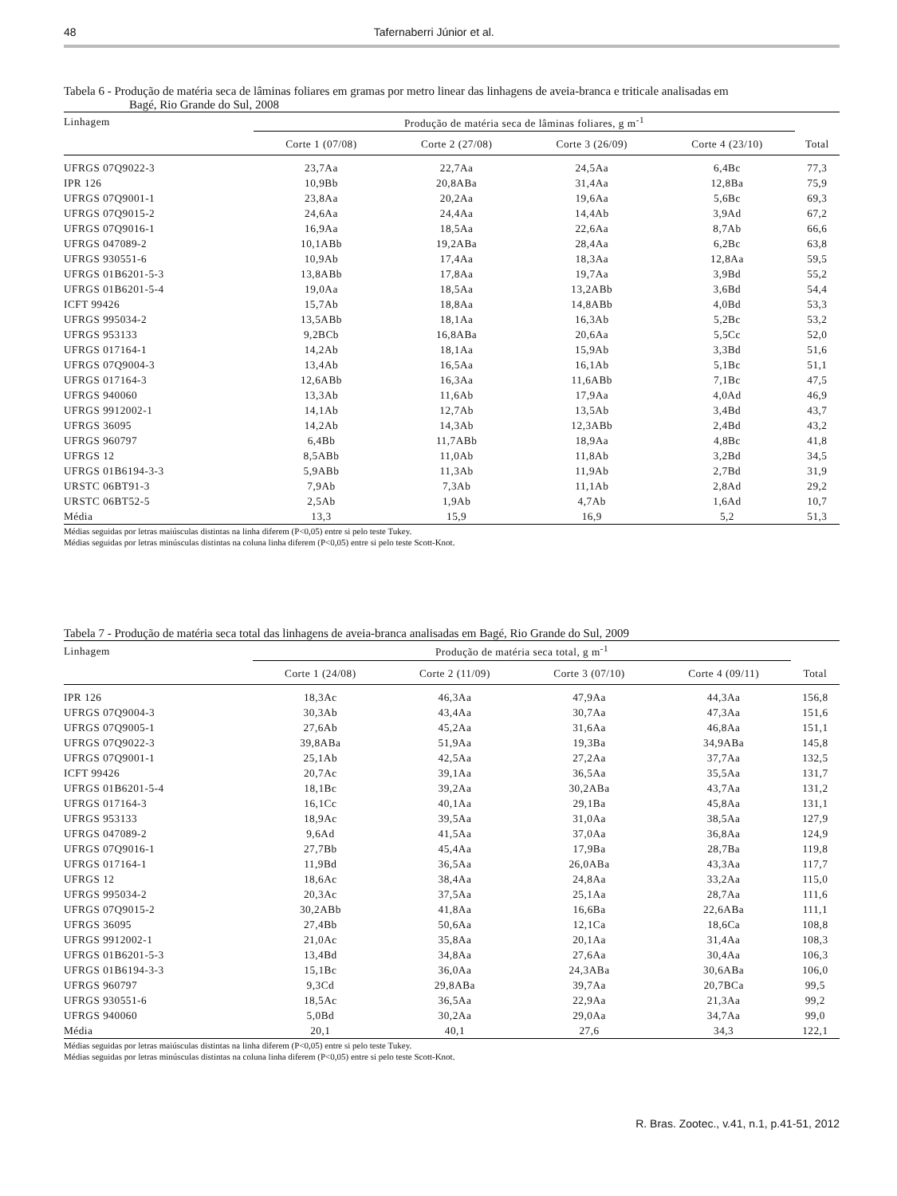48 Tafernaberri Júnior et al.
Tabela 6 - Produção de matéria seca de lâminas foliares em gramas por metro linear das linhagens de aveia-branca e triticale analisadas em
Bagé, Rio Grande do Sul, 2008
| Linhagem | Produção de matéria seca de lâminas foliares, g m<sup>-1</sup> | | | | |
| --- | --- | --- | --- | --- | --- |
| | Corte 1 (07/08) | Corte 2 (27/08) | Corte 3 (26/09) | Corte 4 (23/10) | Total |
| UFRGS 07Q9022-3 | 23,7Aa | 22,7Aa | 24,5Aa | 6,4Bc | 77,3 |
| IPR 126 | 10,9Bb | 20,8ABa | 31,4Aa | 12,8Ba | 75,9 |
| UFRGS 07Q9001-1 | 23,8Aa | 20,2Aa | 19,6Aa | 5,6Bc | 69,3 |
| UFRGS 07Q9015-2 | 24,6Aa | 24,4Aa | 14,4Ab | 3,9Ad | 67,2 |
| UFRGS 07Q9016-1 | 16,9Aa | 18,5Aa | 22,6Aa | 8,7Ab | 66,6 |
| UFRGS 047089-2 | 10,1ABb | 19,2ABa | 28,4Aa | 6,2Bc | 63,8 |
| UFRGS 930551-6 | 10,9Ab | 17,4Aa | 18,3Aa | 12,8Aa | 59,5 |
| UFRGS 01B6201-5-3 | 13,8ABb | 17,8Aa | 19,7Aa | 3,9Bd | 55,2 |
| UFRGS 01B6201-5-4 | 19,0Aa | 18,5Aa | 13,2ABb | 3,6Bd | 54,4 |
| ICFT 99426 | 15,7Ab | 18,8Aa | 14,8ABb | 4,0Bd | 53,3 |
| UFRGS 995034-2 | 13,5ABb | 18,1Aa | 16,3Ab | 5,2Bc | 53,2 |
| UFRGS 953133 | 9,2BCb | 16,8ABa | 20,6Aa | 5,5Cc | 52,0 |
| UFRGS 017164-1 | 14,2Ab | 18,1Aa | 15,9Ab | 3,3Bd | 51,6 |
| UFRGS 07Q9004-3 | 13,4Ab | 16,5Aa | 16,1Ab | 5,1Bc | 51,1 |
| UFRGS 017164-3 | 12,6ABb | 16,3Aa | 11,6ABb | 7,1Bc | 47,5 |
| UFRGS 940060 | 13,3Ab | 11,6Ab | 17,9Aa | 4,0Ad | 46,9 |
| UFRGS 9912002-1 | 14,1Ab | 12,7Ab | 13,5Ab | 3,4Bd | 43,7 |
| UFRGS 36095 | 14,2Ab | 14,3Ab | 12,3ABb | 2,4Bd | 43,2 |
| UFRGS 960797 | 6,4Bb | 11,7ABb | 18,9Aa | 4,8Bc | 41,8 |
| UFRGS 12 | 8,5ABb | 11,0Ab | 11,8Ab | 3,2Bd | 34,5 |
| UFRGS 01B6194-3-3 | 5,9ABb | 11,3Ab | 11,9Ab | 2,7Bd | 31,9 |
| URSTC 06BT91-3 | 7,9Ab | 7,3Ab | 11,1Ab | 2,8Ad | 29,2 |
| URSTC 06BT52-5 | 2,5Ab | 1,9Ab | 4,7Ab | 1,6Ad | 10,7 |
| Média | 13,3 | 15,9 | 16,9 | 5,2 | 51,3 |
Médias seguidas por letras maiúsculas distintas na linha diferem (P<0,05) entre si pelo teste Tukey.
Médias seguidas por letras minúsculas distintas na coluna linha diferem (P<0,05) entre si pelo teste Scott-Knot.
Tabela 7 - Produção de matéria seca total das linhagens de aveia-branca analisadas em Bagé, Rio Grande do Sul, 2009
| Linhagem | Produção de matéria seca total, g m<sup>-1</sup> | | | | |
| --- | --- | --- | --- | --- | --- |
| | Corte 1 (24/08) | Corte 2 (11/09) | Corte 3 (07/10) | Corte 4 (09/11) | Total |
| IPR 126 | 18,3Ac | 46,3Aa | 47,9Aa | 44,3Aa | 156,8 |
| UFRGS 07Q9004-3 | 30,3Ab | 43,4Aa | 30,7Aa | 47,3Aa | 151,6 |
| UFRGS 07Q9005-1 | 27,6Ab | 45,2Aa | 31,6Aa | 46,8Aa | 151,1 |
| UFRGS 07Q9022-3 | 39,8ABa | 51,9Aa | 19,3Ba | 34,9ABa | 145,8 |
| UFRGS 07Q9001-1 | 25,1Ab | 42,5Aa | 27,2Aa | 37,7Aa | 132,5 |
| ICFT 99426 | 20,7Ac | 39,1Aa | 36,5Aa | 35,5Aa | 131,7 |
| UFRGS 01B6201-5-4 | 18,1Bc | 39,2Aa | 30,2ABa | 43,7Aa | 131,2 |
| UFRGS 017164-3 | 16,1Cc | 40,1Aa | 29,1Ba | 45,8Aa | 131,1 |
| UFRGS 953133 | 18,9Ac | 39,5Aa | 31,0Aa | 38,5Aa | 127,9 |
| UFRGS 047089-2 | 9,6Ad | 41,5Aa | 37,0Aa | 36,8Aa | 124,9 |
| UFRGS 07Q9016-1 | 27,7Bb | 45,4Aa | 17,9Ba | 28,7Ba | 119,8 |
| UFRGS 017164-1 | 11,9Bd | 36,5Aa | 26,0ABa | 43,3Aa | 117,7 |
| UFRGS 12 | 18,6Ac | 38,4Aa | 24,8Aa | 33,2Aa | 115,0 |
| UFRGS 995034-2 | 20,3Ac | 37,5Aa | 25,1Aa | 28,7Aa | 111,6 |
| UFRGS 07Q9015-2 | 30,2ABb | 41,8Aa | 16,6Ba | 22,6ABa | 111,1 |
| UFRGS 36095 | 27,4Bb | 50,6Aa | 12,1Ca | 18,6Ca | 108,8 |
| UFRGS 9912002-1 | 21,0Ac | 35,8Aa | 20,1Aa | 31,4Aa | 108,3 |
| UFRGS 01B6201-5-3 | 13,4Bd | 34,8Aa | 27,6Aa | 30,4Aa | 106,3 |
| UFRGS 01B6194-3-3 | 15,1Bc | 36,0Aa | 24,3ABa | 30,6ABa | 106,0 |
| UFRGS 960797 | 9,3Cd | 29,8ABa | 39,7Aa | 20,7BCa | 99,5 |
| UFRGS 930551-6 | 18,5Ac | 36,5Aa | 22,9Aa | 21,3Aa | 99,2 |
| UFRGS 940060 | 5,0Bd | 30,2Aa | 29,0Aa | 34,7Aa | 99,0 |
| Média | 20,1 | 40,1 | 27,6 | 34,3 | 122,1 |
Médias seguidas por letras maiúsculas distintas na linha diferem (P<0,05) entre si pelo teste Tukey.
Médias seguidas por letras minúsculas distintas na coluna linha diferem (P<0,05) entre si pelo teste Scott-Knot.
R. Bras. Zootec., v.41, n.1, p.41-51, 2012